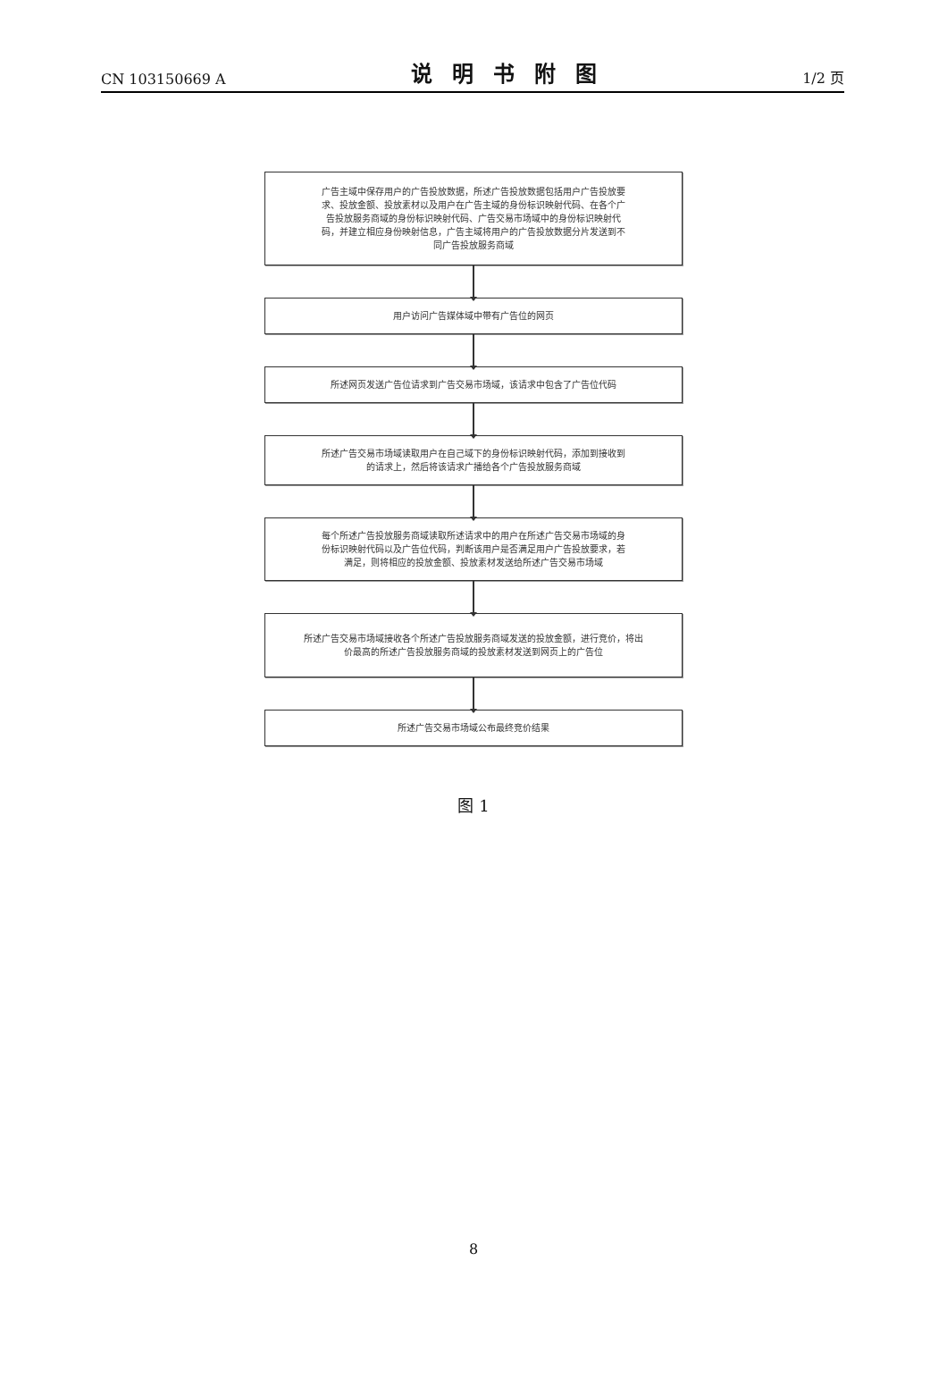CN 103150669 A 说明书附图 1/2 页
广告主域中保存用户的广告投放数据，所述广告投放数据包括用户广告投放要求、投放金额、投放素材以及用户在广告主域的身份标识映射代码、在各个广告投放服务商域的身份标识映射代码、广告交易市场域中的身份标识映射代码，并建立相应身份映射信息，广告主域将用户的广告投放数据分片发送到不同广告投放服务商域
用户访问广告媒体域中带有广告位的网页
所述网页发送广告位请求到广告交易市场域，该请求中包含了广告位代码
所述广告交易市场域读取用户在自己域下的身份标识映射代码，添加到接收到的请求上，然后将该请求广播给各个广告投放服务商域
每个所述广告投放服务商域读取所述请求中的用户在所述广告交易市场域的身份标识映射代码以及广告位代码，判断该用户是否满足用户广告投放要求，若满足，则将相应的投放金额、投放素材发送给所述广告交易市场域
所述广告交易市场域接收各个所述广告投放服务商域发送的投放金额，进行竞价，将出价最高的所述广告投放服务商域的投放素材发送到网页上的广告位
所述广告交易市场域公布最终竞价结果
图 1
8